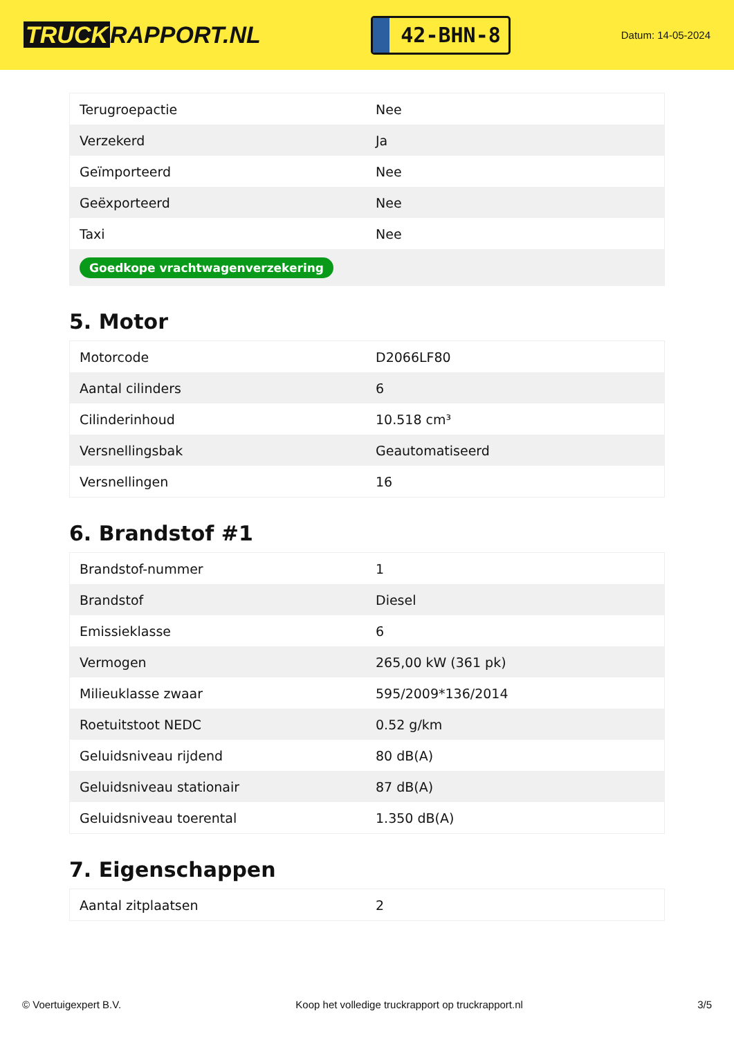TRUCK RAPPORT.NL
42-BHN-8
Datum: 14-05-2024
| Terugroepactie | Nee |
| Verzekerd | Ja |
| Geïmporteerd | Nee |
| Geëxporteerd | Nee |
| Taxi | Nee |
| Goedkope vrachtwagenverzekering | |
5. Motor
| Motorcode | D2066LF80 |
| Aantal cilinders | 6 |
| Cilinderinhoud | 10.518 cm³ |
| Versnellingsbak | Geautomatiseerd |
| Versnellingen | 16 |
6. Brandstof #1
| Brandstof-nummer | 1 |
| Brandstof | Diesel |
| Emissieklasse | 6 |
| Vermogen | 265,00 kW (361 pk) |
| Milieuklasse zwaar | 595/2009*136/2014 |
| Roetuitstoot NEDC | 0.52 g/km |
| Geluidsniveau rijdend | 80 dB(A) |
| Geluidsniveau stationair | 87 dB(A) |
| Geluidsniveau toerental | 1.350 dB(A) |
7. Eigenschappen
| Aantal zitplaatsen | 2 |
© Voertuigexpert B.V. Koop het volledige truckrapport op truckrapport.nl 3/5